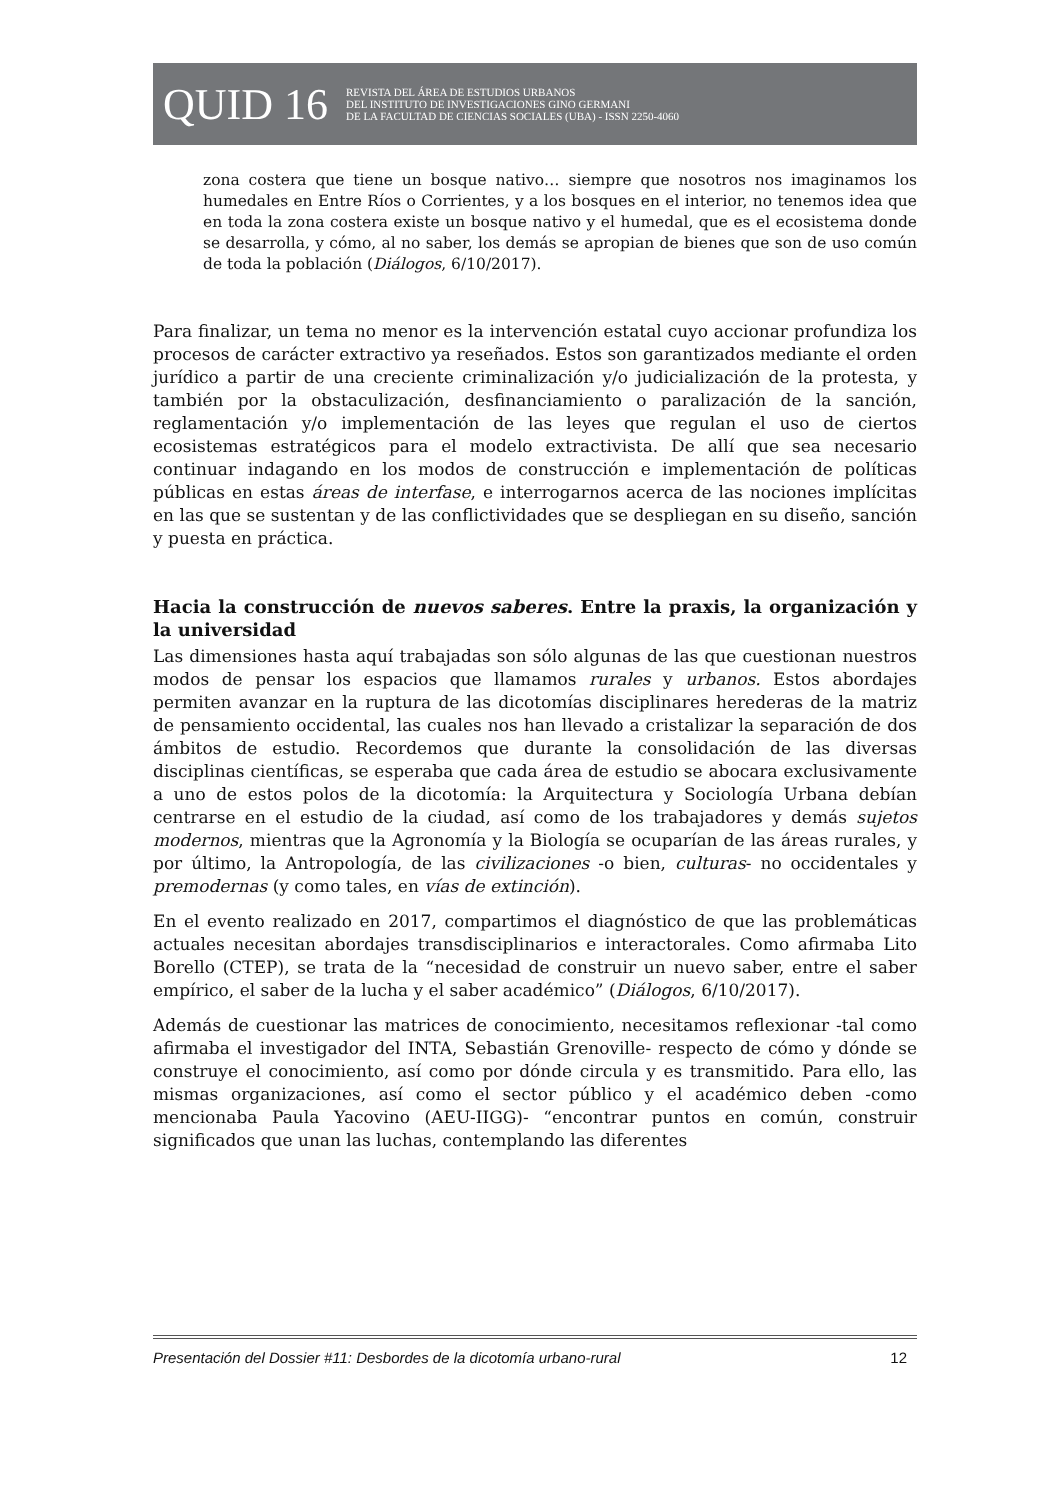QUID 16 REVISTA DEL ÁREA DE ESTUDIOS URBANOS
DEL INSTITUTO DE INVESTIGACIONES GINO GERMANI
DE LA FACULTAD DE CIENCIAS SOCIALES (UBA) - ISSN 2250-4060
zona costera que tiene un bosque nativo… siempre que nosotros nos imaginamos los humedales en Entre Ríos o Corrientes, y a los bosques en el interior, no tenemos idea que en toda la zona costera existe un bosque nativo y el humedal, que es el ecosistema donde se desarrolla, y cómo, al no saber, los demás se apropian de bienes que son de uso común de toda la población (Diálogos, 6/10/2017).
Para finalizar, un tema no menor es la intervención estatal cuyo accionar profundiza los procesos de carácter extractivo ya reseñados. Estos son garantizados mediante el orden jurídico a partir de una creciente criminalización y/o judicialización de la protesta, y también por la obstaculización, desfinanciamiento o paralización de la sanción, reglamentación y/o implementación de las leyes que regulan el uso de ciertos ecosistemas estratégicos para el modelo extractivista. De allí que sea necesario continuar indagando en los modos de construcción e implementación de políticas públicas en estas áreas de interfase, e interrogarnos acerca de las nociones implícitas en las que se sustentan y de las conflictividades que se despliegan en su diseño, sanción y puesta en práctica.
Hacia la construcción de nuevos saberes. Entre la praxis, la organización y la universidad
Las dimensiones hasta aquí trabajadas son sólo algunas de las que cuestionan nuestros modos de pensar los espacios que llamamos rurales y urbanos. Estos abordajes permiten avanzar en la ruptura de las dicotomías disciplinares herederas de la matriz de pensamiento occidental, las cuales nos han llevado a cristalizar la separación de dos ámbitos de estudio. Recordemos que durante la consolidación de las diversas disciplinas científicas, se esperaba que cada área de estudio se abocara exclusivamente a uno de estos polos de la dicotomía: la Arquitectura y Sociología Urbana debían centrarse en el estudio de la ciudad, así como de los trabajadores y demás sujetos modernos, mientras que la Agronomía y la Biología se ocuparían de las áreas rurales, y por último, la Antropología, de las civilizaciones -o bien, culturas- no occidentales y premodernas (y como tales, en vías de extinción).
En el evento realizado en 2017, compartimos el diagnóstico de que las problemáticas actuales necesitan abordajes transdisciplinarios e interactorales. Como afirmaba Lito Borello (CTEP), se trata de la “necesidad de construir un nuevo saber, entre el saber empírico, el saber de la lucha y el saber académico” (Diálogos, 6/10/2017).
Además de cuestionar las matrices de conocimiento, necesitamos reflexionar -tal como afirmaba el investigador del INTA, Sebastián Grenoville- respecto de cómo y dónde se construye el conocimiento, así como por dónde circula y es transmitido. Para ello, las mismas organizaciones, así como el sector público y el académico deben -como mencionaba Paula Yacovino (AEU-IIGG)- “encontrar puntos en común, construir significados que unan las luchas, contemplando las diferentes
Presentación del Dossier #11: Desbordes de la dicotomía urbano-rural 12